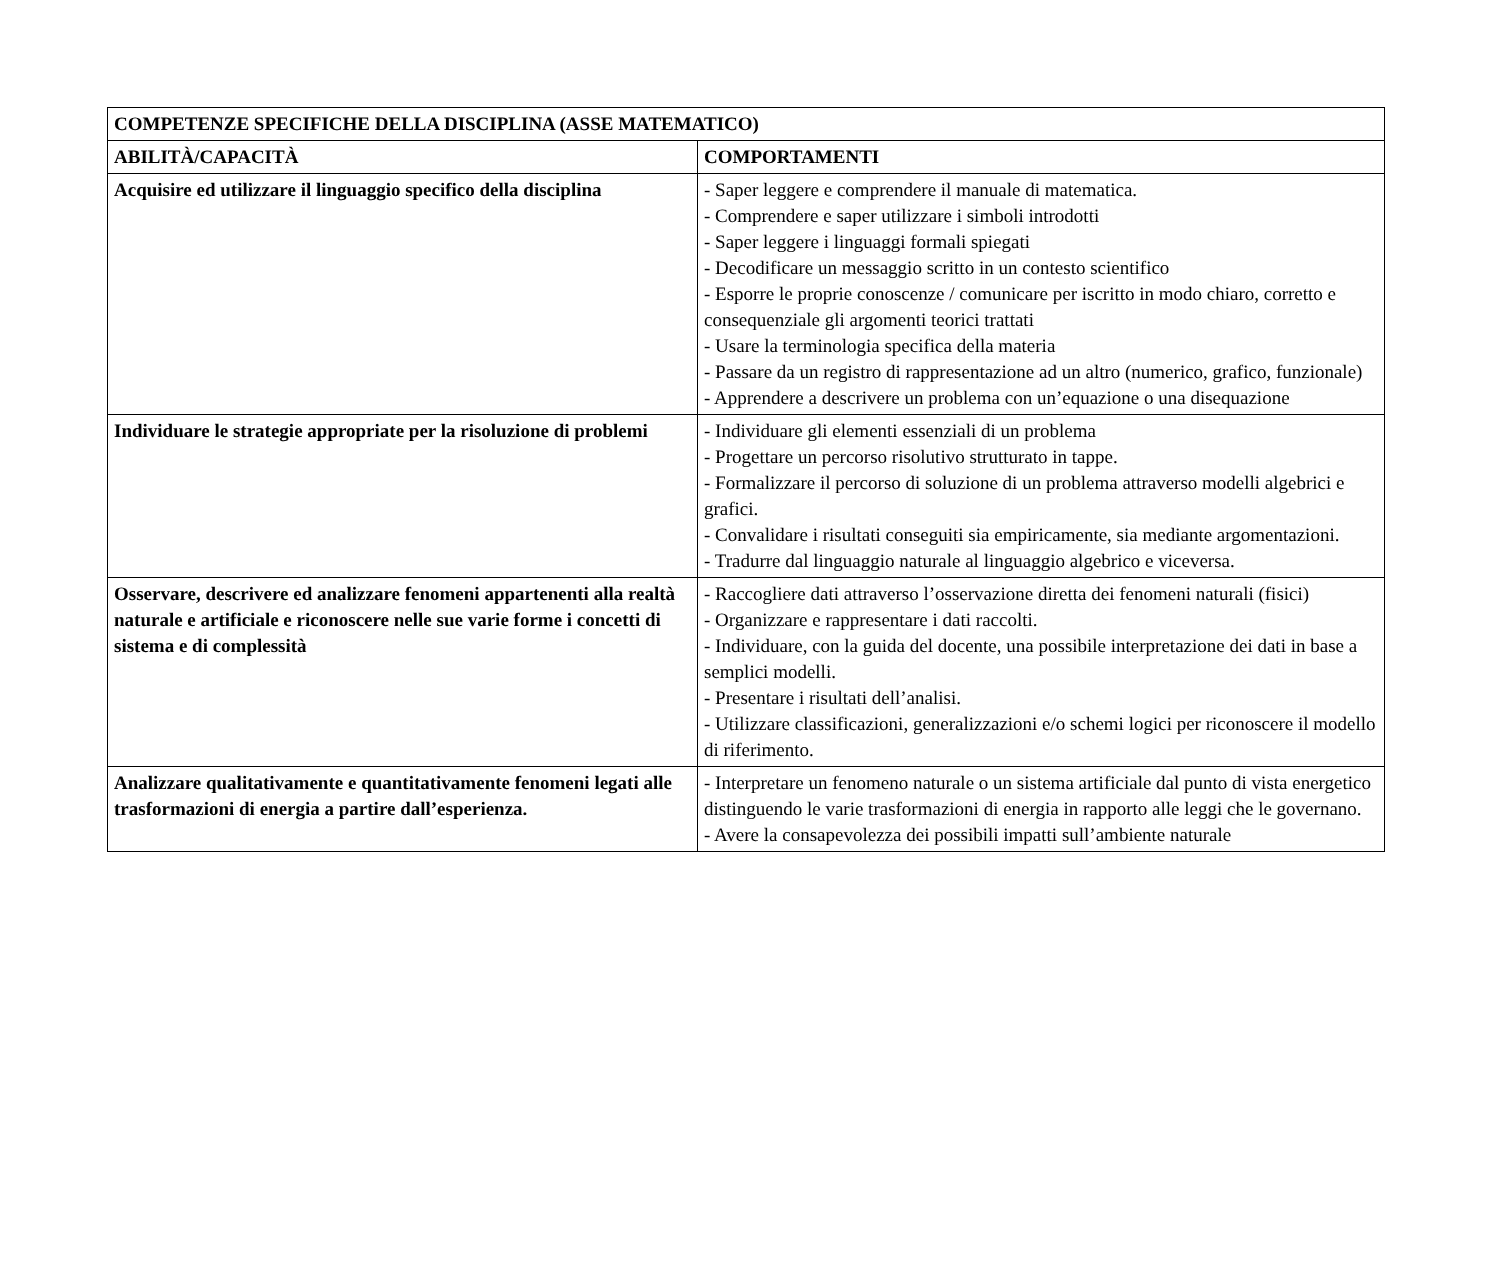| COMPETENZE SPECIFICHE DELLA DISCIPLINA (ASSE MATEMATICO) | |
| ABILITÀ/CAPACITÀ | COMPORTAMENTI |
| Acquisire ed utilizzare il linguaggio specifico della disciplina | - Saper leggere e comprendere il manuale di matematica. - Comprendere e saper utilizzare i simboli introdotti - Saper leggere i linguaggi formali spiegati - Decodificare un messaggio scritto in un contesto scientifico - Esporre le proprie conoscenze / comunicare per iscritto in modo chiaro, corretto e consequenziale gli argomenti teorici trattati - Usare la terminologia specifica della materia - Passare da un registro di rappresentazione ad un altro (numerico, grafico, funzionale) - Apprendere a descrivere un problema con un’equazione o una disequazione |
| Individuare le strategie appropriate per la risoluzione di problemi | - Individuare gli elementi essenziali di un problema - Progettare un percorso risolutivo strutturato in tappe. - Formalizzare il percorso di soluzione di un problema attraverso modelli algebrici e grafici. - Convalidare i risultati conseguiti sia empiricamente, sia mediante argomentazioni. - Tradurre dal linguaggio naturale al linguaggio algebrico e viceversa. |
| Osservare, descrivere ed analizzare fenomeni appartenenti alla realtà naturale e artificiale e riconoscere nelle sue varie forme i concetti di sistema e di complessità | - Raccogliere dati attraverso l’osservazione diretta dei fenomeni naturali (fisici) - Organizzare e rappresentare i dati raccolti. - Individuare, con la guida del docente, una possibile interpretazione dei dati in base a semplici modelli. - Presentare i risultati dell’analisi. - Utilizzare classificazioni, generalizzazioni e/o schemi logici per riconoscere il modello di riferimento. |
| Analizzare qualitativamente e quantitativamente fenomeni legati alle trasformazioni di energia a partire dall’esperienza. | - Interpretare un fenomeno naturale o un sistema artificiale dal punto di vista energetico distinguendo le varie trasformazioni di energia in rapporto alle leggi che le governano. - Avere la consapevolezza dei possibili impatti sull’ambiente naturale |